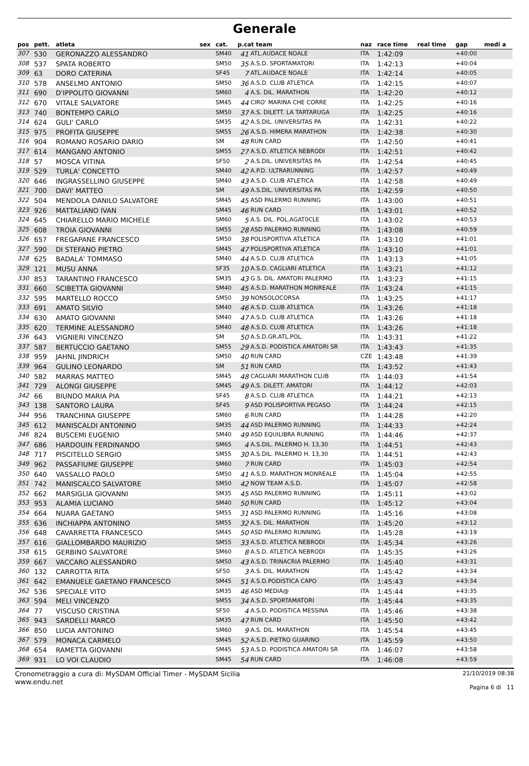Generale
| pos | pett. | atleta | sex | cat. | p.cat team | | naz | race time | real time | gap | medi a |
| --- | --- | --- | --- | --- | --- | --- | --- | --- | --- | --- | --- |
| 307 | 530 | GERONAZZO ALESSANDRO | | SM40 | 41 | ATL.AUDACE NOALE | ITA | 1:42:09 | | +40:00 | |
| 308 | 537 | SPATA ROBERTO | | SM50 | 35 | A.S.D. SPORTAMATORI | ITA | 1:42:13 | | +40:04 | |
| 309 | 63 | DORO CATERINA | | SF45 | 7 | ATL.AUDACE NOALE | ITA | 1:42:14 | | +40:05 | |
| 310 | 578 | ANSELMO ANTONIO | | SM50 | 36 | A.S.D. CLUB ATLETICA | ITA | 1:42:15 | | +40:07 | |
| 311 | 690 | D'IPPOLITO GIOVANNI | | SM60 | 4 | A.S. DIL. MARATHON | ITA | 1:42:20 | | +40:12 | |
| 312 | 670 | VITALE SALVATORE | | SM45 | 44 | CIRO' MARINA CHE CORRE | ITA | 1:42:25 | | +40:16 | |
| 313 | 740 | BONTEMPO CARLO | | SM50 | 37 | A.S. DILETT. LA TARTARUGA | ITA | 1:42:25 | | +40:16 | |
| 314 | 624 | GULI' CARLO | | SM35 | 42 | A.S.DIL. UNIVERSITAS PA | ITA | 1:42:31 | | +40:22 | |
| 315 | 975 | PROFITA GIUSEPPE | | SM55 | 26 | A.S.D. HIMERA MARATHON | ITA | 1:42:38 | | +40:30 | |
| 316 | 904 | ROMANO ROSARIO DARIO | | SM | 48 | RUN CARD | ITA | 1:42:50 | | +40:41 | |
| 317 | 614 | MANGANO ANTONIO | | SM55 | 27 | A.S.D. ATLETICA NEBRODI | ITA | 1:42:51 | | +40:42 | |
| 318 | 57 | MOSCA VITINA | | SF50 | 2 | A.S.DIL. UNIVERSITAS PA | ITA | 1:42:54 | | +40:45 | |
| 319 | 529 | TURLA' CONCETTO | | SM40 | 42 | A.P.D. ULTRARUNNING | ITA | 1:42:57 | | +40:49 | |
| 320 | 646 | INGRASSELLINO GIUSEPPE | | SM40 | 43 | A.S.D. CLUB ATLETICA | ITA | 1:42:58 | | +40:49 | |
| 321 | 700 | DAVI' MATTEO | | SM | 49 | A.S.DIL. UNIVERSITAS PA | ITA | 1:42:59 | | +40:50 | |
| 322 | 504 | MENDOLA DANILO SALVATORE | | SM45 | 45 | ASD PALERMO RUNNING | ITA | 1:43:00 | | +40:51 | |
| 323 | 926 | MATTALIANO IVAN | | SM45 | 46 | RUN CARD | ITA | 1:43:01 | | +40:52 | |
| 324 | 645 | CHIARELLO MARIO MICHELE | | SM60 | 5 | A.S. DIL. POL.AGAT0CLE | ITA | 1:43:02 | | +40:53 | |
| 325 | 608 | TROIA GIOVANNI | | SM55 | 28 | ASD PALERMO RUNNING | ITA | 1:43:08 | | +40:59 | |
| 326 | 657 | FREGAPANE FRANCESCO | | SM50 | 38 | POLISPORTIVA ATLETICA | ITA | 1:43:10 | | +41:01 | |
| 327 | 590 | DI STEFANO PIETRO | | SM45 | 47 | POLISPORTIVA ATLETICA | ITA | 1:43:10 | | +41:01 | |
| 328 | 625 | BADALA' TOMMASO | | SM40 | 44 | A.S.D. CLUB ATLETICA | ITA | 1:43:13 | | +41:05 | |
| 329 | 121 | MUSU ANNA | | SF35 | 10 | A.S.D. CAGLIARI ATLETICA | ITA | 1:43:21 | | +41:12 | |
| 330 | 853 | TARANTINO FRANCESCO | | SM35 | 43 | G.S. DIL. AMATORI PALERMO | ITA | 1:43:23 | | +41:15 | |
| 331 | 660 | SCIBETTA GIOVANNI | | SM40 | 45 | A.S.D. MARATHON MONREALE | ITA | 1:43:24 | | +41:15 | |
| 332 | 595 | MARTELLO ROCCO | | SM50 | 39 | NONSOLOCORSA | ITA | 1:43:25 | | +41:17 | |
| 333 | 691 | AMATO SILVIO | | SM40 | 46 | A.S.D. CLUB ATLETICA | ITA | 1:43:26 | | +41:18 | |
| 334 | 630 | AMATO GIOVANNI | | SM40 | 47 | A.S.D. CLUB ATLETICA | ITA | 1:43:26 | | +41:18 | |
| 335 | 620 | TERMINE ALESSANDRO | | SM40 | 48 | A.S.D. CLUB ATLETICA | ITA | 1:43:26 | | +41:18 | |
| 336 | 643 | VIGNIERI VINCENZO | | SM | 50 | A.S.D.GR.ATL.POL. | ITA | 1:43:31 | | +41:22 | |
| 337 | 587 | BERTUCCIO GAETANO | | SM55 | 29 | A.S.D. PODISTICA AMATORI SR | ITA | 1:43:43 | | +41:35 | |
| 338 | 959 | JAHNL JINDRICH | | SM50 | 40 | RUN CARD | CZE | 1:43:48 | | +41:39 | |
| 339 | 964 | GULINO LEONARDO | | SM | 51 | RUN CARD | ITA | 1:43:52 | | +41:43 | |
| 340 | 582 | MARRAS MATTEO | | SM45 | 48 | CAGLIARI MARATHON CLUB | ITA | 1:44:03 | | +41:54 | |
| 341 | 729 | ALONGI GIUSEPPE | | SM45 | 49 | A.S. DILETT. AMATORI | ITA | 1:44:12 | | +42:03 | |
| 342 | 66 | BIUNDO MARIA PIA | | SF45 | 8 | A.S.D. CLUB ATLETICA | ITA | 1:44:21 | | +42:13 | |
| 343 | 138 | SANTORO LAURA | | SF45 | 9 | ASD POLISPORTIVA PEGASO | ITA | 1:44:24 | | +42:15 | |
| 344 | 956 | TRANCHINA GIUSEPPE | | SM60 | 6 | RUN CARD | ITA | 1:44:28 | | +42:20 | |
| 345 | 612 | MANISCALDI ANTONINO | | SM35 | 44 | ASD PALERMO RUNNING | ITA | 1:44:33 | | +42:24 | |
| 346 | 824 | BUSCEMI EUGENIO | | SM40 | 49 | ASD EQUILIBRA RUNNING | ITA | 1:44:46 | | +42:37 | |
| 347 | 686 | HARDOUIN FERDINANDO | | SM65 | 4 | A.S.DIL. PALERMO H. 13,30 | ITA | 1:44:51 | | +42:43 | |
| 348 | 717 | PISCITELLO SERGIO | | SM55 | 30 | A.S.DIL. PALERMO H. 13,30 | ITA | 1:44:51 | | +42:43 | |
| 349 | 962 | PASSAFIUME GIUSEPPE | | SM60 | 7 | RUN CARD | ITA | 1:45:03 | | +42:54 | |
| 350 | 640 | VASSALLO PAOLO | | SM50 | 41 | A.S.D. MARATHON MONREALE | ITA | 1:45:04 | | +42:55 | |
| 351 | 742 | MANISCALCO SALVATORE | | SM50 | 42 | NOW TEAM A.S.D. | ITA | 1:45:07 | | +42:58 | |
| 352 | 662 | MARSIGLIA GIOVANNI | | SM35 | 45 | ASD PALERMO RUNNING | ITA | 1:45:11 | | +43:02 | |
| 353 | 953 | ALAMIA LUCIANO | | SM40 | 50 | RUN CARD | ITA | 1:45:12 | | +43:04 | |
| 354 | 664 | NUARA GAETANO | | SM55 | 31 | ASD PALERMO RUNNING | ITA | 1:45:16 | | +43:08 | |
| 355 | 636 | INCHIAPPA ANTONINO | | SM55 | 32 | A.S. DIL. MARATHON | ITA | 1:45:20 | | +43:12 | |
| 356 | 648 | CAVARRETTA FRANCESCO | | SM45 | 50 | ASD PALERMO RUNNING | ITA | 1:45:28 | | +43:19 | |
| 357 | 616 | GIALLOMBARDO MAURIZIO | | SM55 | 33 | A.S.D. ATLETICA NEBRODI | ITA | 1:45:34 | | +43:26 | |
| 358 | 615 | GERBINO SALVATORE | | SM60 | 8 | A.S.D. ATLETICA NEBRODI | ITA | 1:45:35 | | +43:26 | |
| 359 | 667 | VACCARO ALESSANDRO | | SM50 | 43 | A.S.D. TRINACRIA PALERMO | ITA | 1:45:40 | | +43:31 | |
| 360 | 132 | CARROTTA RITA | | SF50 | 3 | A.S. DIL. MARATHON | ITA | 1:45:42 | | +43:34 | |
| 361 | 642 | EMANUELE GAETANO FRANCESCO | | SM45 | 51 | A.S.D.PODISTICA CAPO | ITA | 1:45:43 | | +43:34 | |
| 362 | 536 | SPECIALE VITO | | SM35 | 46 | ASD MEDIA@ | ITA | 1:45:44 | | +43:35 | |
| 363 | 594 | MELI VINCENZO | | SM55 | 34 | A.S.D. SPORTAMATORI | ITA | 1:45:44 | | +43:35 | |
| 364 | 77 | VISCUSO CRISTINA | | SF50 | 4 | A.S.D. PODISTICA MESSINA | ITA | 1:45:46 | | +43:38 | |
| 365 | 943 | SARDELLI MARCO | | SM35 | 47 | RUN CARD | ITA | 1:45:50 | | +43:42 | |
| 366 | 850 | LUCIA ANTONINO | | SM60 | 9 | A.S. DIL. MARATHON | ITA | 1:45:54 | | +43:45 | |
| 367 | 579 | MONACA CARMELO | | SM45 | 52 | A.S.D. PIETRO GUARINO | ITA | 1:45:59 | | +43:50 | |
| 368 | 654 | RAMETTA GIOVANNI | | SM45 | 53 | A.S.D. PODISTICA AMATORI SR | ITA | 1:46:07 | | +43:58 | |
| 369 | 931 | LO VOI CLAUDIO | | SM45 | 54 | RUN CARD | ITA | 1:46:08 | | +43:59 | |
Cronometraggio a cura di: MySDAM Official Timer - MySDAM Sicilia
www.endu.net
21/10/2019 08:38
Pagina 6 di 11